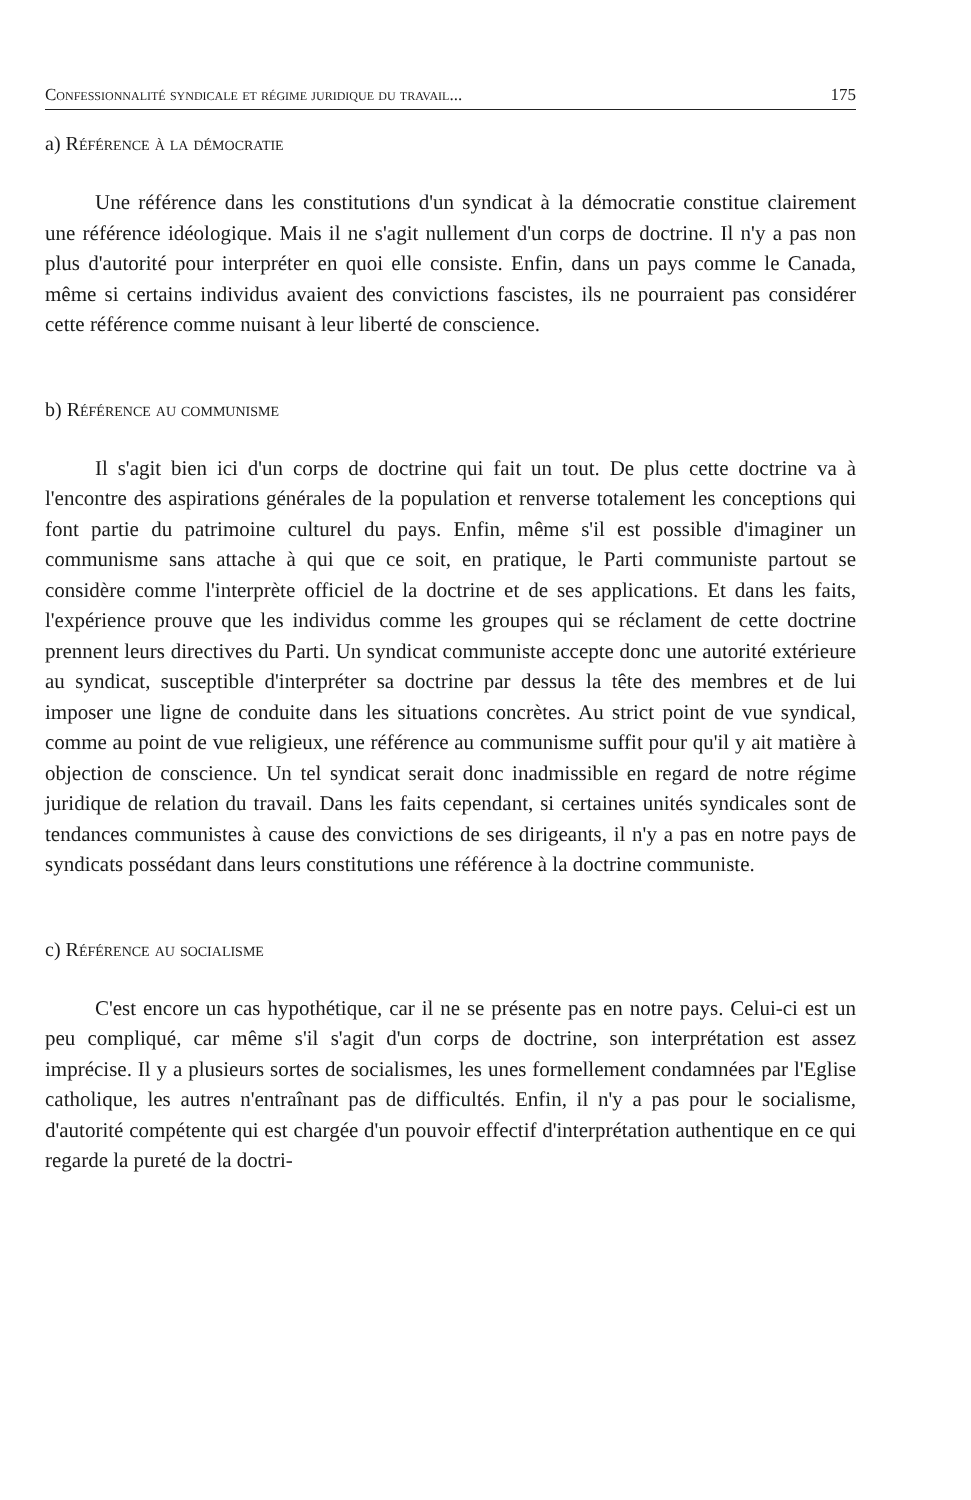Confessionnalité syndicale et régime juridique du travail... 175
a) Référence à la démocratie
Une référence dans les constitutions d'un syndicat à la démocratie constitue clairement une référence idéologique. Mais il ne s'agit nullement d'un corps de doctrine. Il n'y a pas non plus d'autorité pour interpréter en quoi elle consiste. Enfin, dans un pays comme le Canada, même si certains individus avaient des convictions fascistes, ils ne pourraient pas considérer cette référence comme nuisant à leur liberté de conscience.
b) Référence au communisme
Il s'agit bien ici d'un corps de doctrine qui fait un tout. De plus cette doctrine va à l'encontre des aspirations générales de la population et renverse totalement les conceptions qui font partie du patrimoine culturel du pays. Enfin, même s'il est possible d'imaginer un communisme sans attache à qui que ce soit, en pratique, le Parti communiste partout se considère comme l'interprète officiel de la doctrine et de ses applications. Et dans les faits, l'expérience prouve que les individus comme les groupes qui se réclament de cette doctrine prennent leurs directives du Parti. Un syndicat communiste accepte donc une autorité extérieure au syndicat, susceptible d'interpréter sa doctrine par dessus la tête des membres et de lui imposer une ligne de conduite dans les situations concrètes. Au strict point de vue syndical, comme au point de vue religieux, une référence au communisme suffit pour qu'il y ait matière à objection de conscience. Un tel syndicat serait donc inadmissible en regard de notre régime juridique de relation du travail. Dans les faits cependant, si certaines unités syndicales sont de tendances communistes à cause des convictions de ses dirigeants, il n'y a pas en notre pays de syndicats possédant dans leurs constitutions une référence à la doctrine communiste.
c) Référence au socialisme
C'est encore un cas hypothétique, car il ne se présente pas en notre pays. Celui-ci est un peu compliqué, car même s'il s'agit d'un corps de doctrine, son interprétation est assez imprécise. Il y a plusieurs sortes de socialismes, les unes formellement condamnées par l'Eglise catholique, les autres n'entraînant pas de difficultés. Enfin, il n'y a pas pour le socialisme, d'autorité compétente qui est chargée d'un pouvoir effectif d'interprétation authentique en ce qui regarde la pureté de la doctri-